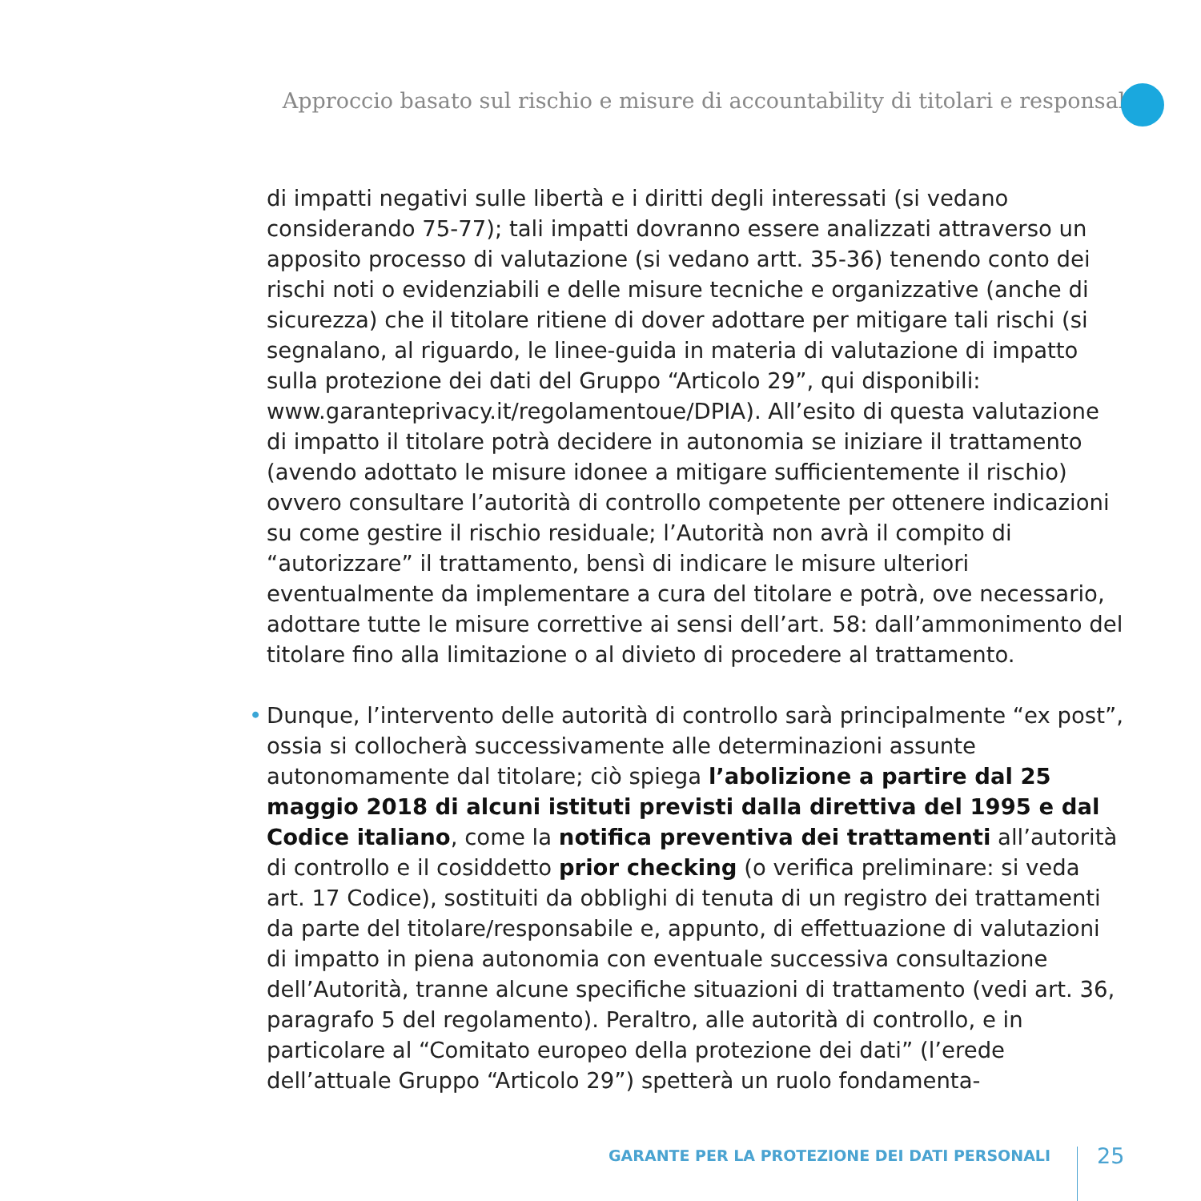Approccio basato sul rischio e misure di accountability di titolari e responsabili
di impatti negativi sulle libertà e i diritti degli interessati (si vedano considerando 75-77); tali impatti dovranno essere analizzati attraverso un apposito processo di valutazione (si vedano artt. 35-36) tenendo conto dei rischi noti o evidenziabili e delle misure tecniche e organizzative (anche di sicurezza) che il titolare ritiene di dover adottare per mitigare tali rischi (si segnalano, al riguardo, le linee-guida in materia di valutazione di impatto sulla protezione dei dati del Gruppo “Articolo 29”, qui disponibili: www.garanteprivacy.it/regolamentoue/DPIA). All’esito di questa valutazione di impatto il titolare potrà decidere in autonomia se iniziare il trattamento (avendo adottato le misure idonee a mitigare sufficientemente il rischio) ovvero consultare l’autorità di controllo competente per ottenere indicazioni su come gestire il rischio residuale; l’Autorità non avrà il compito di “autorizzare” il trattamento, bensì di indicare le misure ulteriori eventualmente da implementare a cura del titolare e potrà, ove necessario, adottare tutte le misure correttive ai sensi dell’art. 58: dall’ammonimento del titolare fino alla limitazione o al divieto di procedere al trattamento.
• Dunque, l’intervento delle autorità di controllo sarà principalmente “ex post”, ossia si collocherà successivamente alle determinazioni assunte autonomamente dal titolare; ciò spiega l’abolizione a partire dal 25 maggio 2018 di alcuni istituti previsti dalla direttiva del 1995 e dal Codice italiano, come la notifica preventiva dei trattamenti all’autorità di controllo e il cosiddetto prior checking (o verifica preliminare: si veda art. 17 Codice), sostituiti da obblighi di tenuta di un registro dei trattamenti da parte del titolare/responsabile e, appunto, di effettuazione di valutazioni di impatto in piena autonomia con eventuale successiva consultazione dell’Autorità, tranne alcune specifiche situazioni di trattamento (vedi art. 36, paragrafo 5 del regolamento). Peraltro, alle autorità di controllo, e in particolare al “Comitato europeo della protezione dei dati” (l’erede dell’attuale Gruppo “Articolo 29”) spetterà un ruolo fondamenta-
GARANTE PER LA PROTEZIONE DEI DATI PERSONALI
25